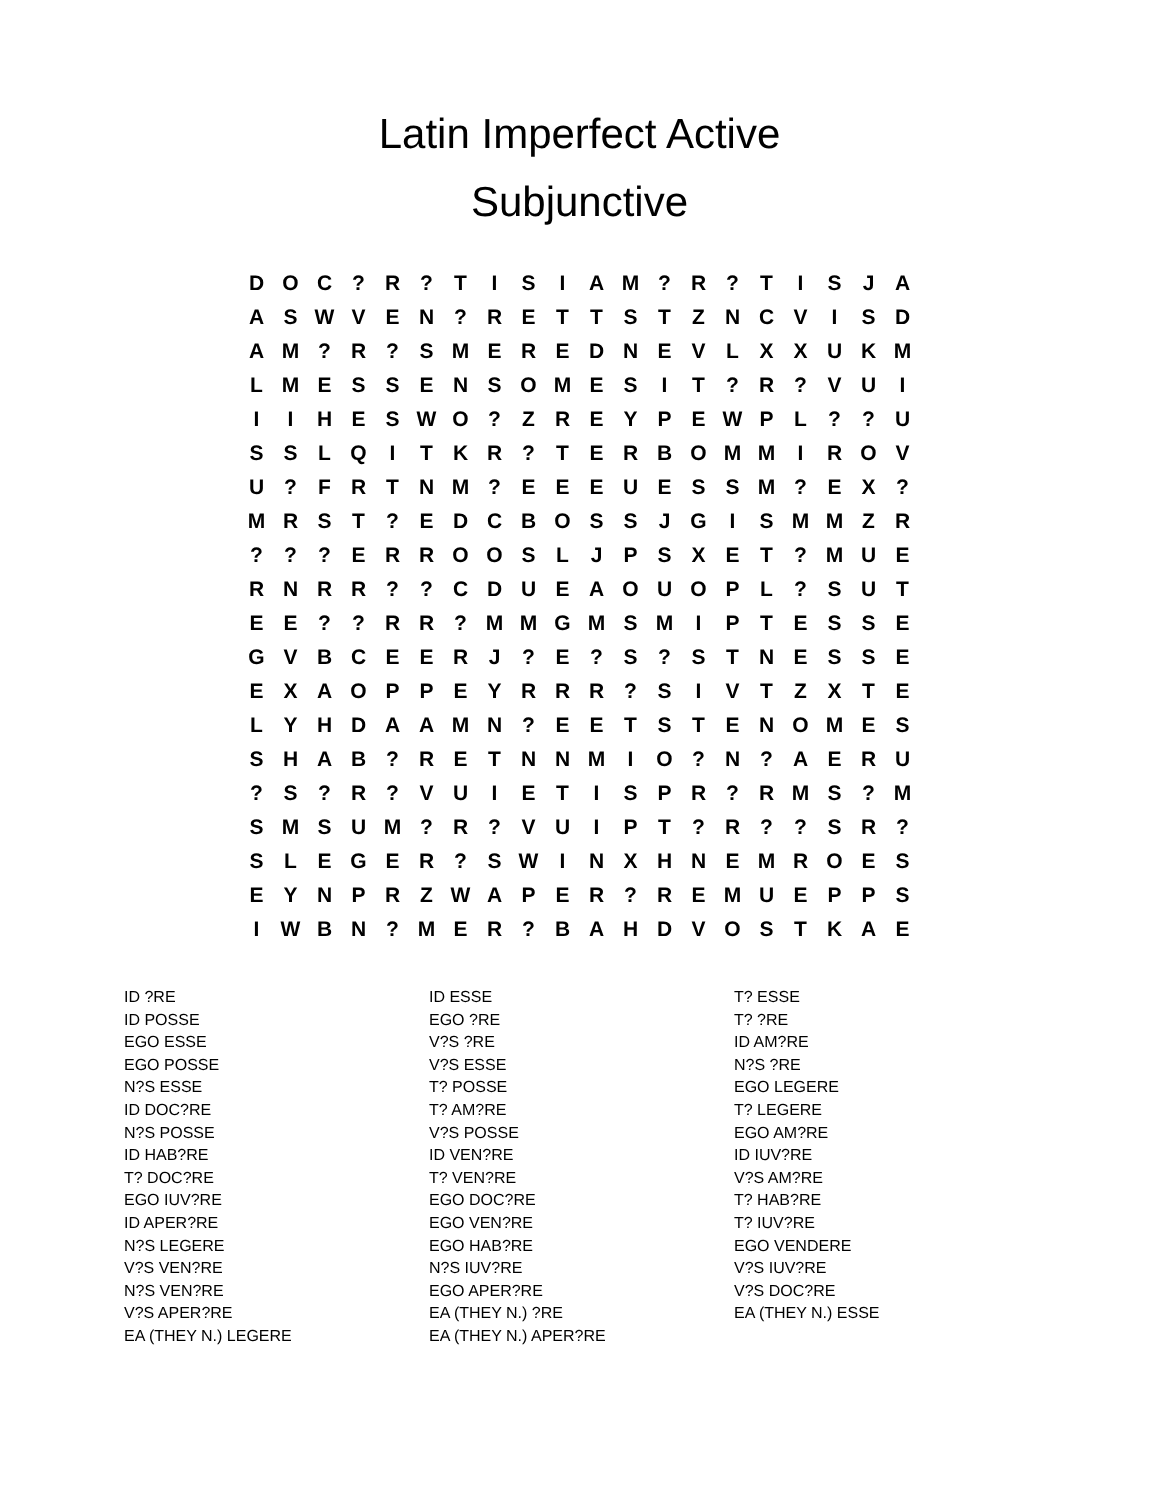Latin Imperfect Active
Subjunctive
| D | O | C | ? | R | ? | T | I | S | I | A | M | ? | R | ? | T | I | S | J | A |
| A | S | W | V | E | N | ? | R | E | T | T | S | T | Z | N | C | V | I | S | D |
| A | M | ? | R | ? | S | M | E | R | E | D | N | E | V | L | X | X | U | K | M |
| L | M | E | S | S | E | N | S | O | M | E | S | I | T | ? | R | ? | V | U | I |
| I | I | H | E | S | W | O | ? | Z | R | E | Y | P | E | W | P | L | ? | ? | U |
| S | S | L | Q | I | T | K | R | ? | T | E | R | B | O | M | M | I | R | O | V |
| U | ? | F | R | T | N | M | ? | E | E | E | U | E | S | S | M | ? | E | X | ? |
| M | R | S | T | ? | E | D | C | B | O | S | S | J | G | I | S | M | M | Z | R |
| ? | ? | ? | E | R | R | O | O | S | L | J | P | S | X | E | T | ? | M | U | E |
| R | N | R | R | ? | ? | C | D | U | E | A | O | U | O | P | L | ? | S | U | T |
| E | E | ? | ? | R | R | ? | M | M | G | M | S | M | I | P | T | E | S | S | E |
| G | V | B | C | E | E | R | J | ? | E | ? | S | ? | S | T | N | E | S | S | E |
| E | X | A | O | P | P | E | Y | R | R | R | ? | S | I | V | T | Z | X | T | E |
| L | Y | H | D | A | A | M | N | ? | E | E | T | S | T | E | N | O | M | E | S |
| S | H | A | B | ? | R | E | T | N | N | M | I | O | ? | N | ? | A | E | R | U |
| ? | S | ? | R | ? | V | U | I | E | T | I | S | P | R | ? | R | M | S | ? | M |
| S | M | S | U | M | ? | R | ? | V | U | I | P | T | ? | R | ? | ? | S | R | ? |
| S | L | E | G | E | R | ? | S | W | I | N | X | H | N | E | M | R | O | E | S |
| E | Y | N | P | R | Z | W | A | P | E | R | ? | R | E | M | U | E | P | P | S |
| I | W | B | N | ? | M | E | R | ? | B | A | H | D | V | O | S | T | K | A | E |
ID ?RE
ID POSSE
EGO ESSE
EGO POSSE
N?S ESSE
ID DOC?RE
N?S POSSE
ID HAB?RE
T? DOC?RE
EGO IUV?RE
ID APER?RE
N?S LEGERE
V?S VEN?RE
N?S VEN?RE
V?S APER?RE
EA (THEY N.) LEGERE
ID ESSE
EGO ?RE
V?S ?RE
V?S ESSE
T? POSSE
T? AM?RE
V?S POSSE
ID VEN?RE
T? VEN?RE
EGO DOC?RE
EGO VEN?RE
EGO HAB?RE
N?S IUV?RE
EGO APER?RE
EA (THEY N.) ?RE
EA (THEY N.) APER?RE
T? ESSE
T? ?RE
ID AM?RE
N?S ?RE
EGO LEGERE
T? LEGERE
EGO AM?RE
ID IUV?RE
V?S AM?RE
T? HAB?RE
T? IUV?RE
EGO VENDERE
V?S IUV?RE
V?S DOC?RE
EA (THEY N.) ESSE